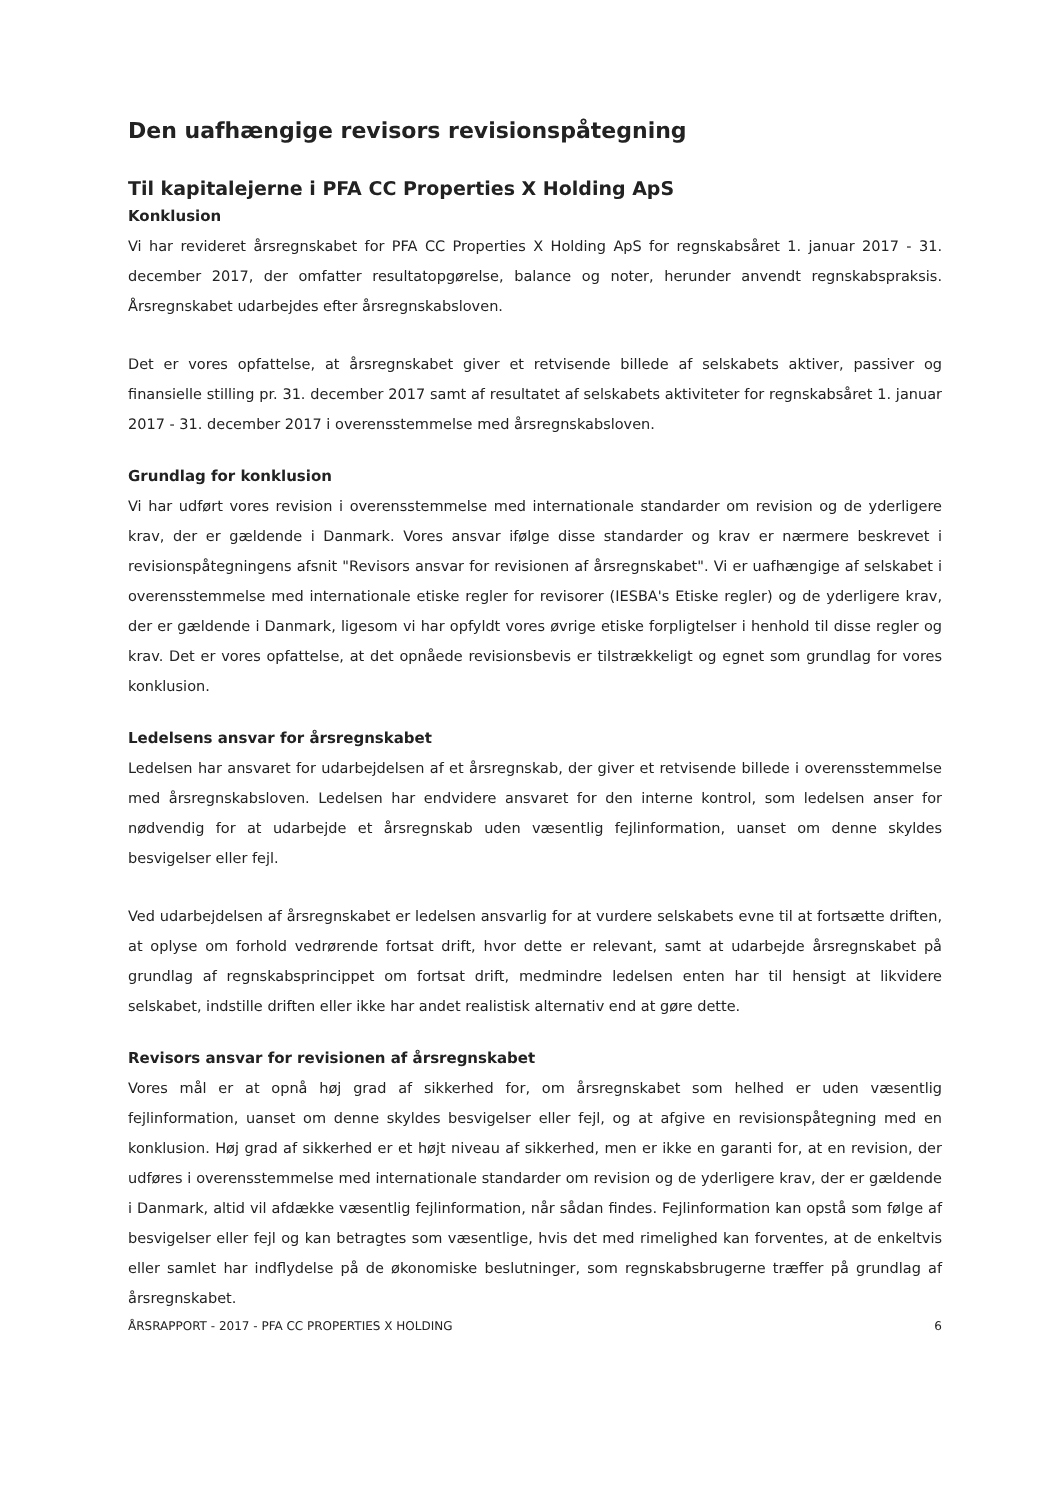Den uafhængige revisors revisionspåtegning
Til kapitalejerne i PFA CC Properties X Holding ApS
Konklusion
Vi har revideret årsregnskabet for PFA CC Properties X Holding ApS for regnskabsåret 1. januar 2017 - 31. december 2017, der omfatter resultatopgørelse, balance og noter, herunder anvendt regnskabspraksis. Årsregnskabet udarbejdes efter årsregnskabsloven.
Det er vores opfattelse, at årsregnskabet giver et retvisende billede af selskabets aktiver, passiver og finansielle stilling pr. 31. december 2017 samt af resultatet af selskabets aktiviteter for regnskabsåret 1. januar 2017 - 31. december 2017 i overensstemmelse med årsregnskabsloven.
Grundlag for konklusion
Vi har udført vores revision i overensstemmelse med internationale standarder om revision og de yderligere krav, der er gældende i Danmark. Vores ansvar ifølge disse standarder og krav er nærmere beskrevet i revisionspåtegningens afsnit "Revisors ansvar for revisionen af årsregnskabet". Vi er uafhængige af selskabet i overensstemmelse med internationale etiske regler for revisorer (IESBA's Etiske regler) og de yderligere krav, der er gældende i Danmark, ligesom vi har opfyldt vores øvrige etiske forpligtelser i henhold til disse regler og krav. Det er vores opfattelse, at det opnåede revisionsbevis er tilstrækkeligt og egnet som grundlag for vores konklusion.
Ledelsens ansvar for årsregnskabet
Ledelsen har ansvaret for udarbejdelsen af et årsregnskab, der giver et retvisende billede i overensstemmelse med årsregnskabsloven. Ledelsen har endvidere ansvaret for den interne kontrol, som ledelsen anser for nødvendig for at udarbejde et årsregnskab uden væsentlig fejlinformation, uanset om denne skyldes besvigelser eller fejl.
Ved udarbejdelsen af årsregnskabet er ledelsen ansvarlig for at vurdere selskabets evne til at fortsætte driften, at oplyse om forhold vedrørende fortsat drift, hvor dette er relevant, samt at udarbejde årsregnskabet på grundlag af regnskabsprincippet om fortsat drift, medmindre ledelsen enten har til hensigt at likvidere selskabet, indstille driften eller ikke har andet realistisk alternativ end at gøre dette.
Revisors ansvar for revisionen af årsregnskabet
Vores mål er at opnå høj grad af sikkerhed for, om årsregnskabet som helhed er uden væsentlig fejlinformation, uanset om denne skyldes besvigelser eller fejl, og at afgive en revisionspåtegning med en konklusion. Høj grad af sikkerhed er et højt niveau af sikkerhed, men er ikke en garanti for, at en revision, der udføres i overensstemmelse med internationale standarder om revision og de yderligere krav, der er gældende i Danmark, altid vil afdække væsentlig fejlinformation, når sådan findes. Fejlinformation kan opstå som følge af besvigelser eller fejl og kan betragtes som væsentlige, hvis det med rimelighed kan forventes, at de enkeltvis eller samlet har indflydelse på de økonomiske beslutninger, som regnskabsbrugerne træffer på grundlag af årsregnskabet.
ÅRSRAPPORT - 2017 - PFA CC PROPERTIES X HOLDING 6